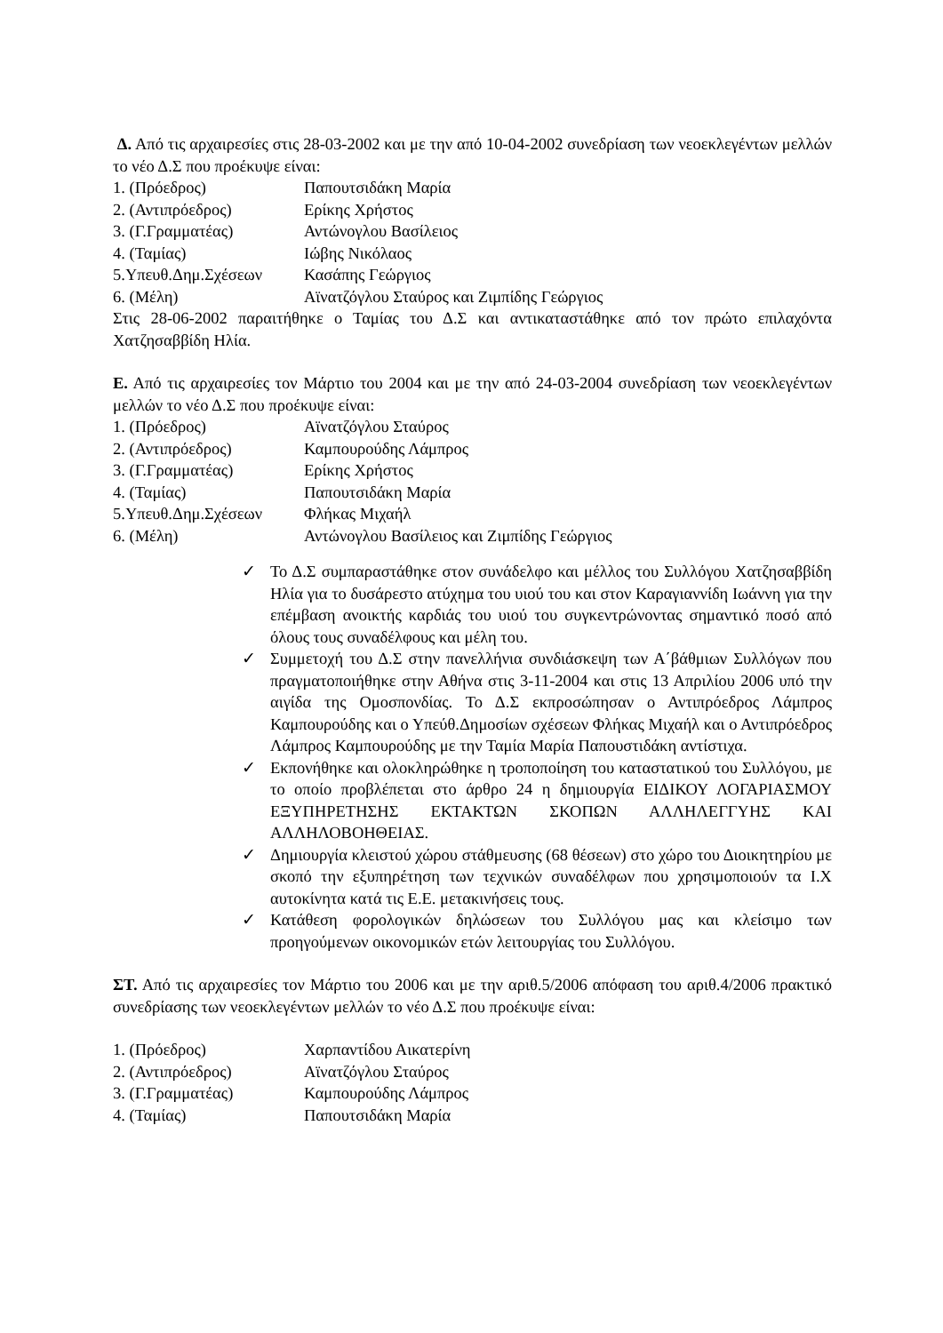Δ. Από τις αρχαιρεσίες στις 28-03-2002 και με την από 10-04-2002 συνεδρίαση των νεοεκλεγέντων μελλών το νέο Δ.Σ που προέκυψε είναι:
1. (Πρόεδρος) Παπουτσιδάκη Μαρία
2. (Αντιπρόεδρος) Ερίκης Χρήστος
3. (Γ.Γραμματέας) Αντώνογλου Βασίλειος
4. (Ταμίας) Ιώβης Νικόλαος
5.Υπευθ.Δημ.Σχέσεων Κασάπης Γεώργιος
6. (Μέλη) Αϊνατζόγλου Σταύρος και Ζιμπίδης Γεώργιος
Στις 28-06-2002 παραιτήθηκε ο Ταμίας του Δ.Σ και αντικαταστάθηκε από τον πρώτο επιλαχόντα Χατζησαββίδη Ηλία.
Ε. Από τις αρχαιρεσίες τον Μάρτιο του 2004 και με την από 24-03-2004 συνεδρίαση των νεοεκλεγέντων μελλών το νέο Δ.Σ που προέκυψε είναι:
1. (Πρόεδρος) Αϊνατζόγλου Σταύρος
2. (Αντιπρόεδρος) Καμπουρούδης Λάμπρος
3. (Γ.Γραμματέας) Ερίκης Χρήστος
4. (Ταμίας) Παπουτσιδάκη Μαρία
5.Υπευθ.Δημ.Σχέσεων Φλήκας Μιχαήλ
6. (Μέλη) Αντώνογλου Βασίλειος και Ζιμπίδης Γεώργιος
✓ Το Δ.Σ συμπαραστάθηκε στον συνάδελφο και μέλλος του Συλλόγου Χατζησαββίδη Ηλία για το δυσάρεστο ατύχημα του υιού του και στον Καραγιαννίδη Ιωάννη για την επέμβαση ανοικτής καρδιάς του υιού του συγκεντρώνοντας σημαντικό ποσό από όλους τους συναδέλφους και μέλη του.
✓ Συμμετοχή του Δ.Σ στην πανελλήνια συνδιάσκεψη των Α΄βάθμιων Συλλόγων που πραγματοποιήθηκε στην Αθήνα στις 3-11-2004 και στις 13 Απριλίου 2006 υπό την αιγίδα της Ομοσπονδίας. Το Δ.Σ εκπροσώπησαν ο Αντιπρόεδρος Λάμπρος Καμπουρούδης και ο Υπεύθ.Δημοσίων σχέσεων Φλήκας Μιχαήλ και ο Αντιπρόεδρος Λάμπρος Καμπουρούδης με την Ταμία Μαρία Παπουστιδάκη αντίστιχα.
✓ Εκπονήθηκε και ολοκληρώθηκε η τροποποίηση του καταστατικού του Συλλόγου, με το οποίο προβλέπεται στο άρθρο 24 η δημιουργία ΕΙΔΙΚΟΥ ΛΟΓΑΡΙΑΣΜΟΥ ΕΞΥΠΗΡΕΤΗΣΗΣ ΕΚΤΑΚΤΩΝ ΣΚΟΠΩΝ ΑΛΛΗΛΕΓΓΥΗΣ ΚΑΙ ΑΛΛΗΛΟΒΟΗΘΕΙΑΣ.
✓ Δημιουργία κλειστού χώρου στάθμευσης (68 θέσεων) στο χώρο του Διοικητηρίου με σκοπό την εξυπηρέτηση των τεχνικών συναδέλφων που χρησιμοποιούν τα Ι.Χ αυτοκίνητα κατά τις Ε.Ε. μετακινήσεις τους.
✓ Κατάθεση φορολογικών δηλώσεων του Συλλόγου μας και κλείσιμο των προηγούμενων οικονομικών ετών λειτουργίας του Συλλόγου.
ΣΤ. Από τις αρχαιρεσίες τον Μάρτιο του 2006 και με την αριθ.5/2006 απόφαση του αριθ.4/2006 πρακτικό συνεδρίασης των νεοεκλεγέντων μελλών το νέο Δ.Σ που προέκυψε είναι:
1. (Πρόεδρος) Χαρπαντίδου Αικατερίνη
2. (Αντιπρόεδρος) Αϊνατζόγλου Σταύρος
3. (Γ.Γραμματέας) Καμπουρούδης Λάμπρος
4. (Ταμίας) Παπουτσιδάκη Μαρία